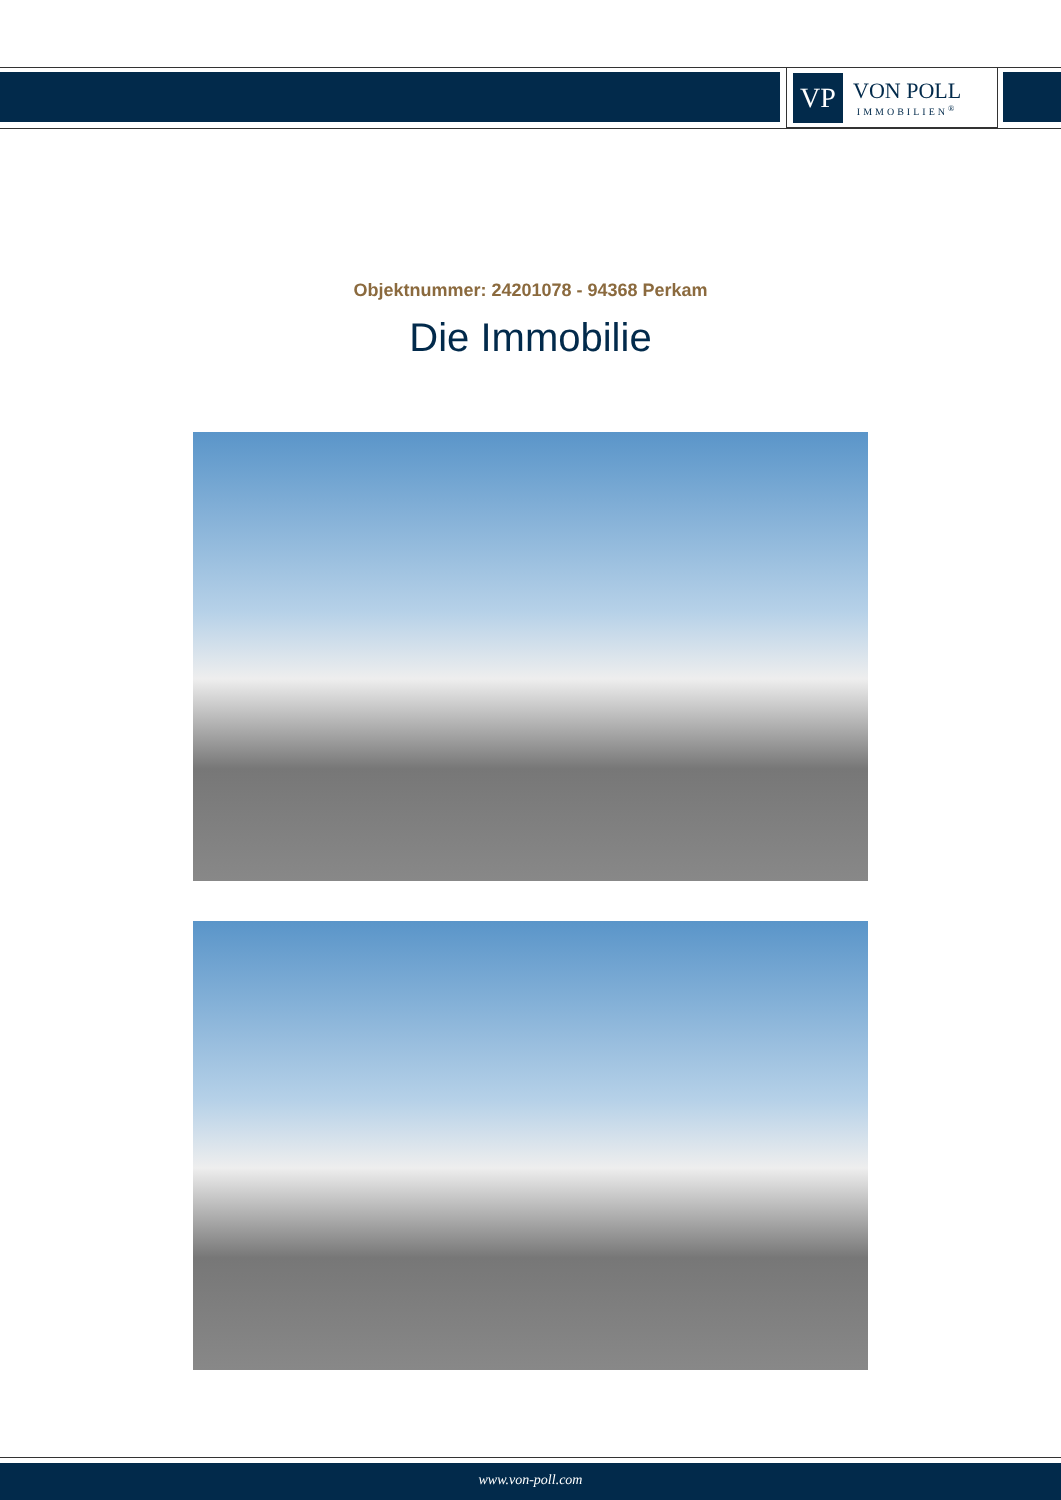VP
VON POLL
IMMOBILIEN<sup>®</sup>
Objektnummer: 24201078 - 94368 Perkam
Die Immobilie
www.von-poll.com